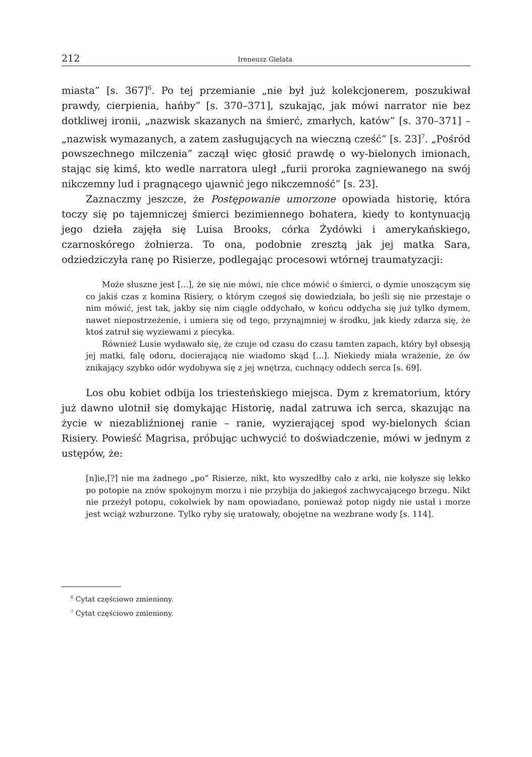212 Ireneusz Gielata
miasta” [s. 367]<sup>6</sup>. Po tej przemianie „nie był już kolekcjonerem, poszukiwał prawdy, cierpienia, hańby” [s. 370–371], szukając, jak mówi narrator nie bez dotkliwej ironii, „nazwisk skazanych na śmierć, zmarłych, katów” [s. 370–371] – „nazwisk wymazanych, a zatem zasługujących na wieczną cześć” [s. 23]<sup>7</sup>. „Pośród powszechnego milczenia” zaczął więc głosić prawdę o wy-bielonych imionach, stając się kimś, kto wedle narratora uległ „furii proroka zagniewanego na swój nikczemny lud i pragnącego ujawnić jego nikczemność” [s. 23].
Zaznaczmy jeszcze, że Postępowanie umorzone opowiada historię, która toczy się po tajemniczej śmierci bezimiennego bohatera, kiedy to kontynuacją jego dzieła zajęła się Luisa Brooks, córka Żydówki i amerykańskiego, czarnoskórego żołnierza. To ona, podobnie zresztą jak jej matka Sara, odziedziczyła ranę po Risierze, podlegając procesowi wtórnej traumatyzacji:
Może słuszne jest [...], że się nie mówi, nie chce mówić o śmierci, o dymie unoszącym się co jakiś czas z komina Risiery, o którym czegoś się dowiedziała, bo jeśli się nie przestaje o nim mówić, jest tak, jakby się nim ciągle oddychało, w końcu oddycha się już tylko dymem, nawet niepostrzeżenie, i umiera się od tego, przynajmniej w środku, jak kiedy zdarza się, że ktoś zatruł się wyziewami z piecyka.
Również Lusie wydawało się, że czuje od czasu do czasu tamten zapach, który był obsesją jej matki, falę odoru, docierającą nie wiadomo skąd [...]. Niekiedy miała wrażenie, że ów znikający szybko odór wydobywa się z jej wnętrza, cuchnący oddech serca [s. 69].
Los obu kobiet odbija los triesteńskiego miejsca. Dym z krematorium, który już dawno ulotnił się domykając Historię, nadal zatruwa ich serca, skazując na życie w niezabliźnionej ranie – ranie, wyzierającej spod wy-bielonych ścian Risiery. Powieść Magrisa, próbując uchwycić to doświadczenie, mówi w jednym z ustępów, że:
[n]ie,[?] nie ma żadnego „po” Risierze, nikt, kto wyszedłby cało z arki, nie kołysze się lekko po potopie na znów spokojnym morzu i nie przybija do jakiegoś zachwycającego brzegu. Nikt nie przeżył potopu, cokolwiek by nam opowiadano, ponieważ potop nigdy nie ustał i morze jest wciąż wzburzone. Tylko ryby się uratowały, obojętne na wezbrane wody [s. 114].
<sup>6</sup> Cytat częściowo zmieniony.
<sup>7</sup> Cytat częściowo zmieniony.